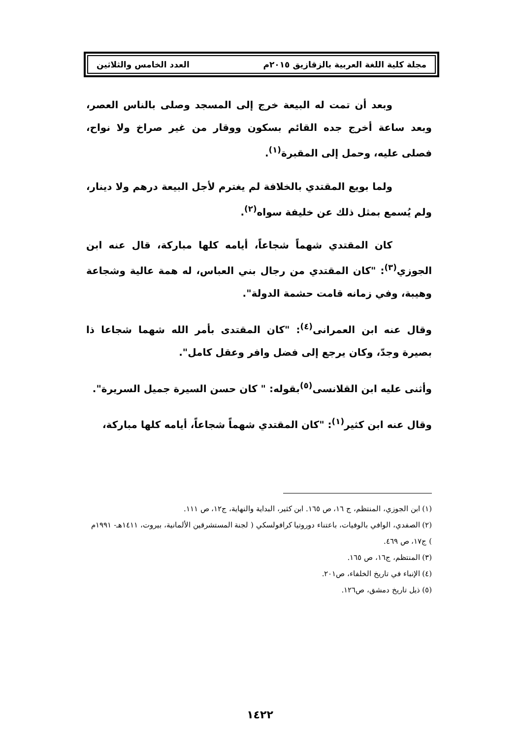مجلة كلية اللغة العربية بالزقازيق ٢٠١٥م العدد الخامس والثلاثين
وبعد أن تمت له البيعة خرج إلى المسجد وصلى بالناس العصر، وبعد ساعة أخرج جده القائم بسكون ووقار من غير صراخ ولا نواح، فصلى عليه، وحمل إلى المقبرة<sup>(١)</sup>.
ولما بويع المقتدي بالخلافة لم يغترم لأجل البيعة درهم ولا دينار، ولم يُسمع بمثل ذلك عن خليفة سواه<sup>(٢)</sup>.
كان المقتدي شهماً شجاعاً، أيامه كلها مباركة، قال عنه ابن الجوزي<sup>(٣)</sup>: "كان المقتدي من رجال بني العباس، له همة عالية وشجاعة وهيبة، وفي زمانه قامت حشمة الدولة".
وقال عنه ابن العمرانى<sup>(٤)</sup>: "كان المقتدى بأمر الله شهما شجاعا ذا بصيرة وجدّ، وكان يرجع إلى فضل وافر وعقل كامل".
وأثنى عليه ابن القلانسى<sup>(٥)</sup>بقوله: " كان حسن السيرة جميل السريرة".
وقال عنه ابن كثير<sup>(١)</sup>: "كان المقتدي شهماً شجاعاً، أيامه كلها مباركة،
(١) ابن الجوزي، المنتظم، ج ١٦، ص ١٦٥. ابن كثير، البداية والنهاية، ج١٢، ص ١١١.
(٢) الصفدي، الوافي بالوفيات، باعتناء دوروتيا كرافولسكي ( لجنة المستشرقين الألمانية، بيروت، ١٤١١هـ- ١٩٩١م ) ج١٧، ص ٤٦٩.
(٣) المنتظم، ج١٦، ص ١٦٥.
(٤) الإنباء في تاريخ الخلفاء، ص٢٠١.
(٥) ذيل تاريخ دمشق، ص١٢٦.
١٤٢٢